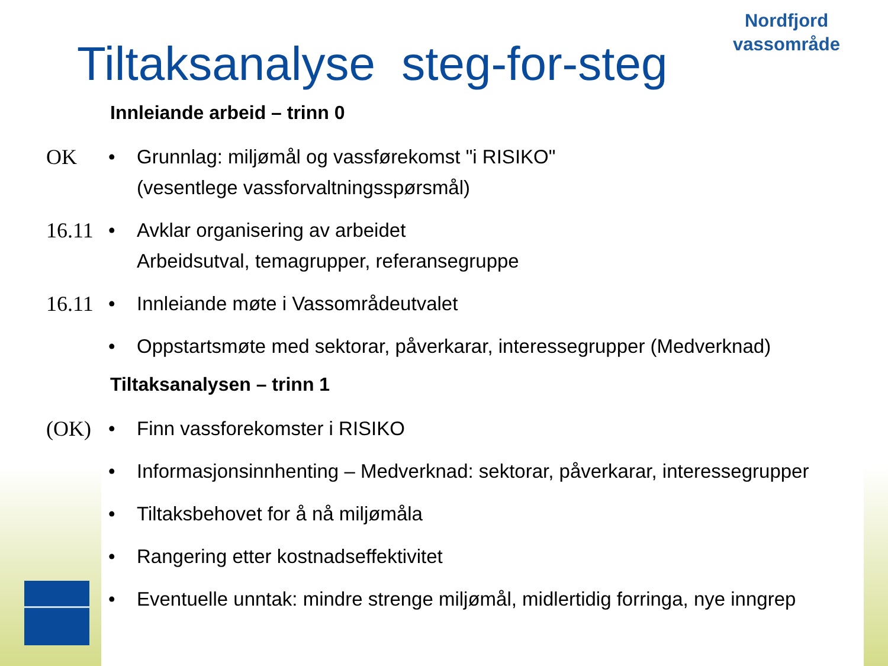Nordfjord
vassområde
Tiltaksanalyse steg-for-steg
Innleiande arbeid – trinn 0
OK • Grunnlag: miljømål og vassførekomst "i RISIKO"
(vesentlege vassforvaltningsspørsmål)
16.11
• Avklar organisering av arbeidet
Arbeidsutval, temagrupper, referansegruppe
16.11
• Innleiande møte i Vassområdeutvalet
• Oppstartsmøte med sektorar, påverkarar, interessegrupper (Medverknad)
Tiltaksanalysen – trinn 1
(OK) • Finn vassforekomster i RISIKO
• Informasjonsinnhenting – Medverknad: sektorar, påverkarar, interessegrupper
• Tiltaksbehovet for å nå miljømåla
• Rangering etter kostnadseffektivitet
• Eventuelle unntak: mindre strenge miljømål, midlertidig forringa, nye inngrep